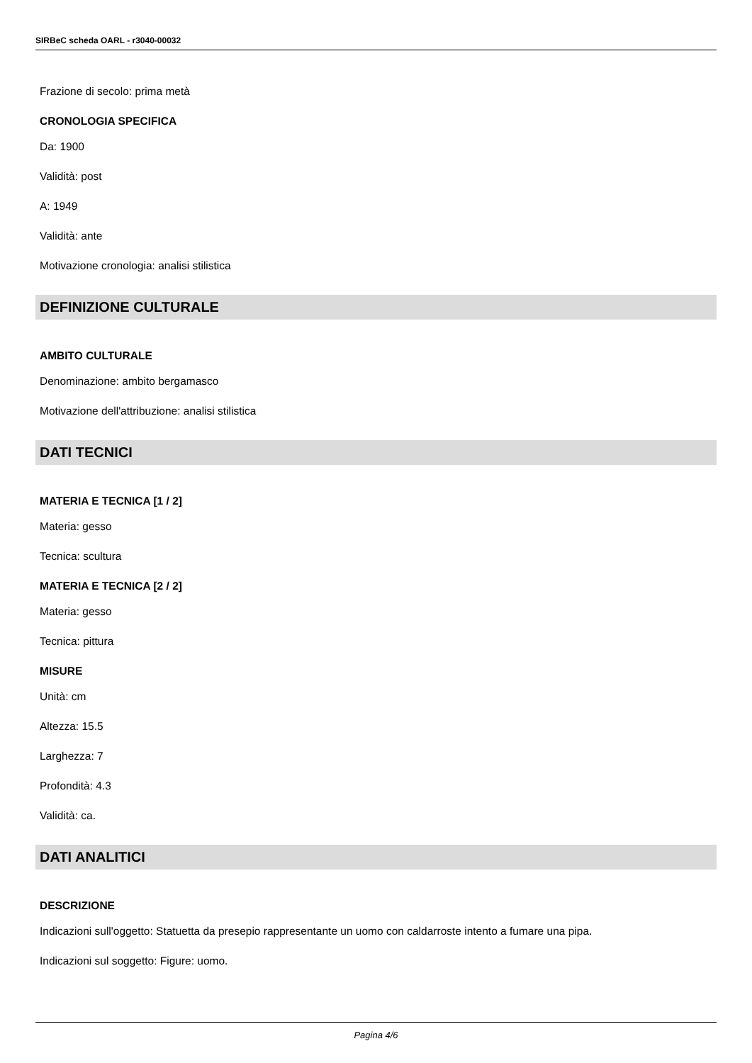SIRBeC scheda OARL - r3040-00032
Frazione di secolo: prima metà
CRONOLOGIA SPECIFICA
Da: 1900
Validità: post
A: 1949
Validità: ante
Motivazione cronologia: analisi stilistica
DEFINIZIONE CULTURALE
AMBITO CULTURALE
Denominazione: ambito bergamasco
Motivazione dell'attribuzione: analisi stilistica
DATI TECNICI
MATERIA E TECNICA [1 / 2]
Materia: gesso
Tecnica: scultura
MATERIA E TECNICA [2 / 2]
Materia: gesso
Tecnica: pittura
MISURE
Unità: cm
Altezza: 15.5
Larghezza: 7
Profondità: 4.3
Validità: ca.
DATI ANALITICI
DESCRIZIONE
Indicazioni sull'oggetto: Statuetta da presepio rappresentante un uomo con caldarroste intento a fumare una pipa.
Indicazioni sul soggetto: Figure: uomo.
Pagina 4/6